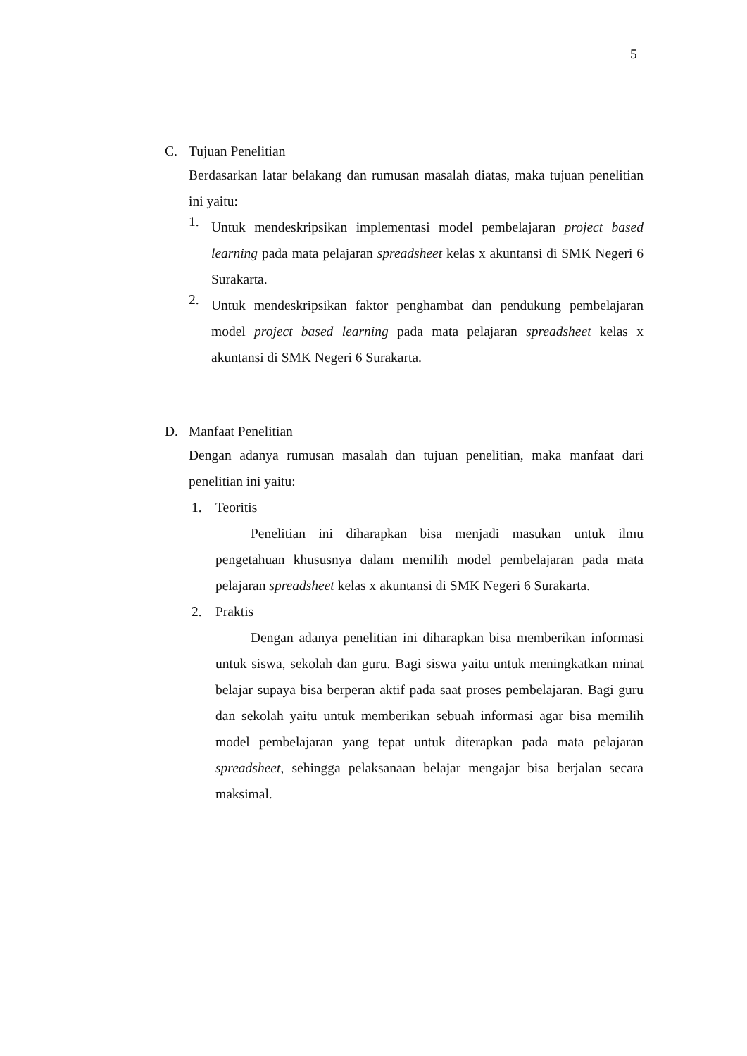5
C. Tujuan Penelitian
Berdasarkan latar belakang dan rumusan masalah diatas, maka tujuan penelitian ini yaitu:
1.
Untuk mendeskripsikan implementasi model pembelajaran project based learning pada mata pelajaran spreadsheet kelas x akuntansi di SMK Negeri 6 Surakarta.
2.
Untuk mendeskripsikan faktor penghambat dan pendukung pembelajaran model project based learning pada mata pelajaran spreadsheet kelas x akuntansi di SMK Negeri 6 Surakarta.
D. Manfaat Penelitian
Dengan adanya rumusan masalah dan tujuan penelitian, maka manfaat dari penelitian ini yaitu:
1. Teoritis
Penelitian ini diharapkan bisa menjadi masukan untuk ilmu pengetahuan khususnya dalam memilih model pembelajaran pada mata pelajaran spreadsheet kelas x akuntansi di SMK Negeri 6 Surakarta.
2. Praktis
Dengan adanya penelitian ini diharapkan bisa memberikan informasi untuk siswa, sekolah dan guru. Bagi siswa yaitu untuk meningkatkan minat belajar supaya bisa berperan aktif pada saat proses pembelajaran. Bagi guru dan sekolah yaitu untuk memberikan sebuah informasi agar bisa memilih model pembelajaran yang tepat untuk diterapkan pada mata pelajaran spreadsheet, sehingga pelaksanaan belajar mengajar bisa berjalan secara maksimal.